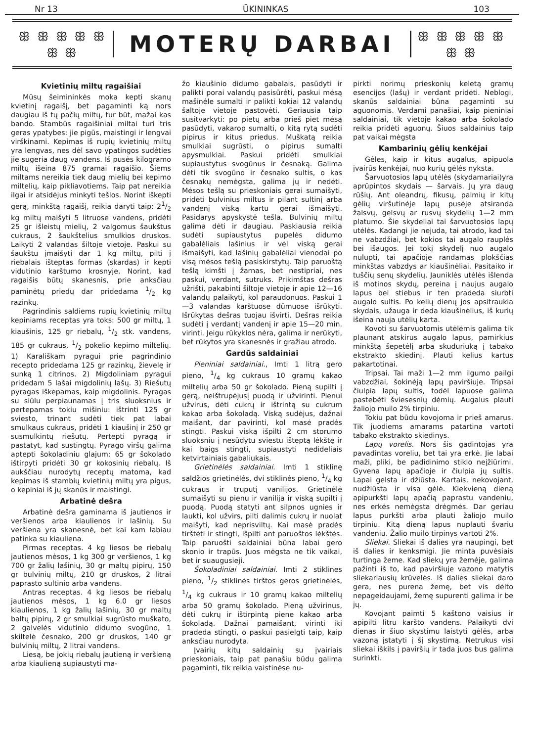Nr 13 ŪKININKAS 103
ꕥ ꕥ ꕥ ꕥ ꕥ ꕥ ꕥ
MOTERŲ DARBAI
ꕥ ꕥ ꕥ ꕥ ꕥ ꕥ ꕥ
Kvietinių miltų ragaišiai
Mūsų šeimininkės moka kepti skanų kvietinį ragaišį, bet pagaminti ką nors daugiau iš tų pačių miltų, tur būt, mažai kas bando. Stambūs ragaišiniai miltai turi tris geras ypatybes: jie pigūs, maistingi ir lengvai virškinami. Kepimas iš rupių kvietinių miltų yra lengvas, nes dėl savo ypatingos sudėties jie sugeria daug vandens. Iš pusės kilogramo miltų išeina 875 gramai ragaišio. Šiems miltams nereikia tiek daug mielių bei kepimo miltelių, kaip pikliavotiems. Taip pat nereikia ilgai ir atsidėjus minkyti tešlos. Norint iškepti gerą, minkštą ragaišį, reikia daryti taip: 21/2 kg miltų maišyti 5 litruose vandens, pridėti 25 gr išleistų mielių, 2 valgomus šaukštus cukraus, 2 šaukštelius smulkios druskos. Laikyti 2 valandas šiltoje vietoje. Paskui su šaukštu įmaišyti dar 1 kg miltų, pilti į riebalais išteptas formas (skardas) ir kepti vidutinio karštumo krosnyje. Norint, kad ragaišis būtų skanesnis, prie anksčiau paminėtų priedų dar pridedama 1/2 kg razinkų.
Pagrindinis saldiems rupių kvietinių miltų kepiniams receptas yra toks: 500 gr miltų, 1 kiaušinis, 125 gr riebalų, 1/2 stk. vandens, 185 gr cukraus, 1/2 pokelio kepimo miltelių. 1) Karališkam pyragui prie pagrindinio recepto pridedama 125 gr razinkų, žievelę ir sunką 1 citrinos. 2) Migdoliniam pyragui pridedam 5 lašai migdolinių lašų. 3) Riešutų pyragas iškepamas, kaip migdolinis. Pyragas su siūlu perpiaunamas į tris sluoksnius ir pertepamas tokiu mišiniu: ištrinti 125 gr sviesto, trinant sudėti tiek pat labai smulkaus cukraus, pridėti 1 kiaušinį ir 250 gr susmulkintų riešutų. Pertepti pyragą ir pastatyt, kad sustingtų. Pyrago viršų galima aptepti šokoladiniu glajum: 65 gr šokolado ištirpyti pridėti 30 gr kokosinių riebalų. Iš aukščiau nurodytų receptų matoma, kad kepimas iš stambių kvietinių miltų yra pigus, o kepiniai iš jų skanūs ir maistingi.
Arbatinė dešra
Arbatinė dešra gaminama iš jautienos ir veršienos arba kiaulienos ir lašinių. Su veršiena yra skanesnė, bet kai kam labiau patinka su kiauliena.
Pirmas receptas. 4 kg liesos be riebalų jautienos mėsos, 1 kg 300 gr veršienos, 1 kg 700 gr žalių lašinių, 30 gr maltų pipirų, 150 gr bulvinių miltų, 210 gr druskos, 2 litrai paprasto sultinio arba vandens.
Antras receptas. 4 kg liesos be riebalų jautienos mėsos, 1 kg 6.0 gr liesos kiaulienos, 1 kg žalių lašinių, 30 gr maltų baltų pipirų, 2 gr smulkiai sugrūsto muškato, 2 galvelės vidutinio didumo svogūno, 1 skiltelė česnako, 200 gr druskos, 140 gr bulvinių miltų, 2 litrai vandens.
Liesą, be jokių riebalų jautieną ir veršieną arba kiaulieną supiaustyti ma-
žo kiaušinio didumo gabalais, pasūdyti ir palikti porai valandų pasisūrėti, paskui mėsą mašinėle sumalti ir palikti kokiai 12 valandų šaltoje vietoje pastovėti. Geriausia taip susitvarkyti: po pietų arba prieš piet mėsą pasūdyti, vakarop sumalti, o kitą rytą sudėti pipirus ir kitus priedus. Muškatą reikia smulkiai sugrūsti, o pipirus sumalti apysmulkiai. Paskui pridėti smulkiai supiaustytus svogūnus ir česnaką. Galima dėti tik svogūno ir česnako sultis, o kas česnakų nemėgsta, galima jų ir nedėti. Mėsos tešlą su prieskoniais gerai sumaišyti, pridėti bulvinius miltus ir pilant sultinį arba vandenį viską kartu gerai išmaišyti. Pasidarys apyskystė tešla. Bulvinių miltų galima dėti ir daugiau. Paskiausia reikia sudėti supiaustytus pupelės didumo gabalėliais lašinius ir vėl viską gerai išmaišyti, kad lašinių gabalėliai vienodai po visą mėsos tešlą pasiskirstytų. Taip paruoštą tešlą kimšti į žarnas, bet nestipriai, nes paskui, verdant, sutruks. Prikimštas dešras užrišti, pakabinti šiltoje vietoje ir apie 12—16 valandų palaikyti, kol paraudonuos. Paskui 1—3 valandas karštuose dūmuose išrūkyti. Išrūkytas dešras tuojau išvirti. Dešras reikia sudėti į verdantį vandenį ir apie 15—20 min. virinti. Jeigu rūkyklos nėra, galima ir nerūkyti, bet rūkytos yra skanesnės ir gražiau atrodo.
Gardūs saldainiai
Pieniniai saldainiai., Imti 1 litrą gero pieno, 1/4 kg cukraus 10 gramų kakao miltelių arba 50 gr šokolado. Pieną supilti į gerą, neištrupėjusį puodą ir užvirinti. Pienui užvirus, dėti cukrų ir ištrintą su cukrum kakao arba šokoladą. Viską sudėjus, dažnai maišant, dar pavirinti, kol masė pradės stingti. Paskui viską išpilti 2 cm storumo sluoksniu į nesūdytu sviestu išteptą lėkštę ir kai baigs stingti, supiaustyti nedideliais ketvirtainiais gabaliukais.
Grietinėlės saldainiai. Imti 1 stiklinę saldžios grietinėlės, dvi stiklinės pieno, 1/4 kg cukraus ir truputį vanilijos. Grietinėlė sumaišyti su pienu ir vanilija ir viską supilti į puodą. Puodą statyti ant silpnos ugnies ir laukti, kol užvirs, pilti dalimis cukrų ir nuolat maišyti, kad neprisviltų. Kai masė pradės tirštėti ir stingti, išpilti ant paruoštos lėkštės. Taip paruošti saldainiai būna labai gero skonio ir trapūs. Juos mėgsta ne tik vaikai, bet ir suaugusieji.
Šokoladiniai saldainiai. Imti 2 stiklines pieno, 1/2 stiklinės tirštos geros grietinėlės, 1/4 kg cukraus ir 10 gramų kakao miltelių arba 50 gramų šokolado. Pieną užvirinus, dėti cukrų ir ištirpintą piene kakao arba šokoladą. Dažnai pamaišant, virinti iki pradeda stingti, o paskui pasielgti taip, kaip anksčiau nurodyta.
Įvairių kitų saldainių su įvairiais prieskoniais, taip pat panašiu būdu galima pagaminti, tik reikia vaistinėse nu-
pirkti norimų prieskonių keletą gramų esencijos (lašų) ir verdant pridėti. Neblogi, skanūs saldainiai būna pagaminti su aguonomis. Verdami panašiai, kaip pieniniai saldainiai, tik vietoje kakao arba šokolado reikia pridėti aguonų. Šiuos saldainius taip pat vaikai mėgsta
Kambarinių gėlių kenkėjai
Gėles, kaip ir kitus augalus, apipuola įvairūs kenkėjai, nuo kurių gėlės nyksta.
Šarvuotosios lapų utėlės (skydamariai)yra aprūpintos skydais — šarvais. Jų yra daug rūšių. Ant oleandrų, fikusų, palmių ir kitų gėlių viršutinėje lapų pusėje atsiranda žalsvų, gelsvų ar rusvų skydelių 1—2 mm platumo. Šie skydeliai tai šarvuotosios lapų utėlės. Kadangi jie nejuda, tai atrodo, kad tai ne vabzdžiai, bet kokios tai augalo rauplės bei išaugos. Jei tokį skydelį nuo augalo nulupti, tai apačioje randamas plokščias minkštas vabzdys ar kiaušinėliai. Pasitaiko ir tuščių senų skydelių. Jauniklės utėlės išlenda iš motinos skydų, pereina į naujus augalo lapus bei stiebus ir ten pradeda siurbti augalo sultis. Po kelių dienų jos apsitraukia skydais, užauga ir deda kiaušinėlius, iš kurių išeina nauja utėlių karta.
Kovoti su šarvuotomis utėlėmis galima tik plaunant atskirus augalo lapus, pamirkius minkštą šepetėlį arba skuduriuką į tabako ekstrakto skiedinį. Plauti kelius kartus pakartotinai.
Tripsai. Tai maži 1—2 mm ilgumo pailgi vabzdžiai, šokinėją lapų paviršiuje. Tripsai čiulpia lapų sultis, todėl lapuose galima pastebėti šviesesnių dėmių. Augalus plauti žaliojo muilo 2% tirpiniu.
Tokiu pat būdu kovojoma ir prieš amarus. Tik juodiems amarams patartina vartoti tabako ekstrakto skiedinys.
Lapų vorelis. Nors šis gadintojas yra pavadintas voreliu, bet tai yra erkė. Jie labai maži, pliki, be padidinimo stiklo neįžiūrimi. Gyvena lapų apačioje ir čiulpia jų sultis. Lapai gelsta ir džiūsta. Kartais, nekovojant, nudžiūsta ir visa gėlė. Kiekvieną dieną apipurkšti lapų apačią paprastu vandeniu, nes erkės nemėgsta drėgmės. Dar geriau lapus purkšti arba plauti žaliojo muilo tirpiniu. Kitą dieną lapus nuplauti švariu vandeniu. Žalio muilo tirpinys vartoti 2%.
Sliekai. Sliekai iš dalies yra naupingi, bet iš dalies ir kenksmigi. Jie minta puvėsiais turtinga žeme. Kad sliekų yra žemėje, galima pažinti iš to, kad paviršiuje vazono matytis sliekariausių krūvelės. Iš dalies sliekai daro gera, nes purena žemę, bet vis dėlto nepageidaujami, žemę supurenti galima ir be jų.
Kovojant paimti 5 kaštono vaisius ir apipilti litru karšto vandens. Palaikyti dvi dienas ir šiuo skystimu laistyti gėlės, arba vazoną įstatyti į šį skystimą. Netrukus visi sliekai iškils į paviršių ir tada juos bus galima surinkti.